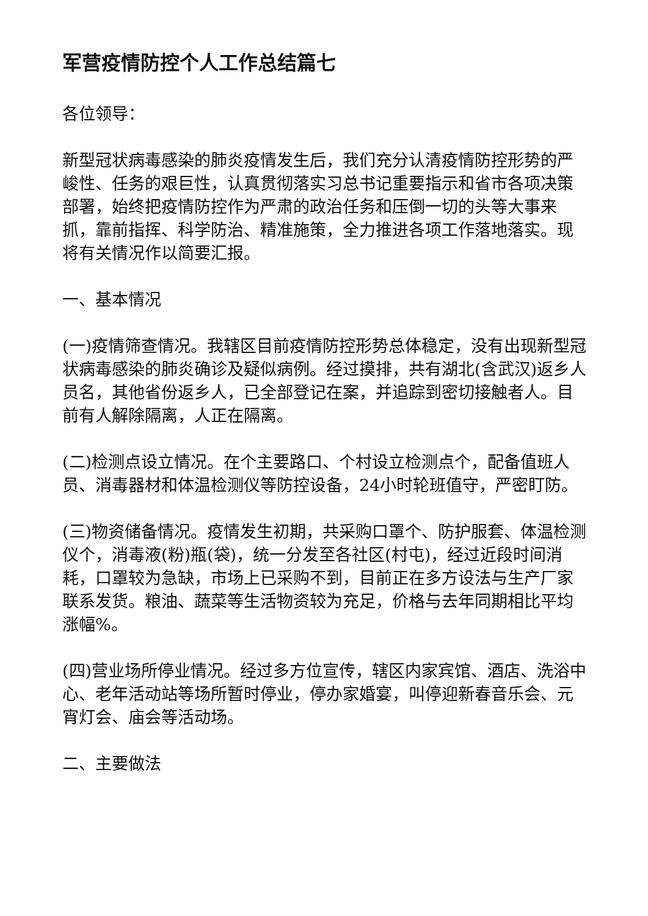军营疫情防控个人工作总结篇七
各位领导：
新型冠状病毒感染的肺炎疫情发生后，我们充分认清疫情防控形势的严峻性、任务的艰巨性，认真贯彻落实习总书记重要指示和省市各项决策部署，始终把疫情防控作为严肃的政治任务和压倒一切的头等大事来抓，靠前指挥、科学防治、精准施策，全力推进各项工作落地落实。现将有关情况作以简要汇报。
一、基本情况
(一)疫情筛查情况。我辖区目前疫情防控形势总体稳定，没有出现新型冠状病毒感染的肺炎确诊及疑似病例。经过摸排，共有湖北(含武汉)返乡人员名，其他省份返乡人，已全部登记在案，并追踪到密切接触者人。目前有人解除隔离，人正在隔离。
(二)检测点设立情况。在个主要路口、个村设立检测点个，配备值班人员、消毒器材和体温检测仪等防控设备，24小时轮班值守，严密盯防。
(三)物资储备情况。疫情发生初期，共采购口罩个、防护服套、体温检测仪个，消毒液(粉)瓶(袋)，统一分发至各社区(村屯)，经过近段时间消耗，口罩较为急缺，市场上已采购不到，目前正在多方设法与生产厂家联系发货。粮油、蔬菜等生活物资较为充足，价格与去年同期相比平均涨幅%。
(四)营业场所停业情况。经过多方位宣传，辖区内家宾馆、酒店、洗浴中心、老年活动站等场所暂时停业，停办家婚宴，叫停迎新春音乐会、元宵灯会、庙会等活动场。
二、主要做法